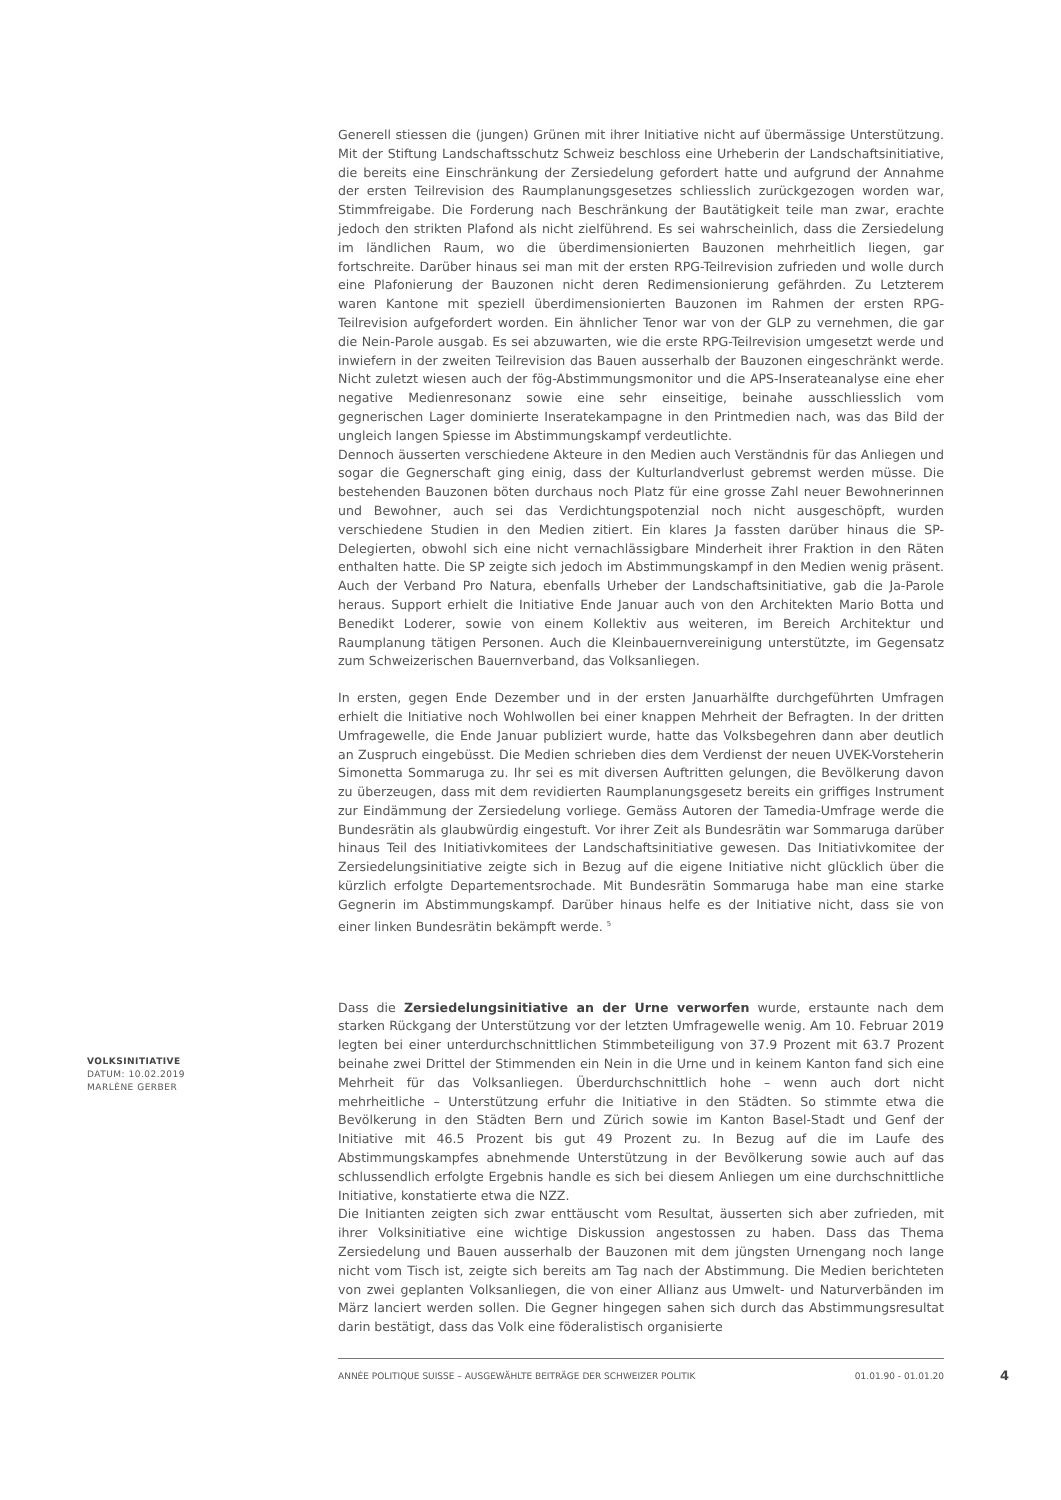Generell stiessen die (jungen) Grünen mit ihrer Initiative nicht auf übermässige Unterstützung. Mit der Stiftung Landschaftsschutz Schweiz beschloss eine Urheberin der Landschaftsinitiative, die bereits eine Einschränkung der Zersiedelung gefordert hatte und aufgrund der Annahme der ersten Teilrevision des Raumplanungsgesetzes schliesslich zurückgezogen worden war, Stimmfreigabe. Die Forderung nach Beschränkung der Bautätigkeit teile man zwar, erachte jedoch den strikten Plafond als nicht zielführend. Es sei wahrscheinlich, dass die Zersiedelung im ländlichen Raum, wo die überdimensionierten Bauzonen mehrheitlich liegen, gar fortschreite. Darüber hinaus sei man mit der ersten RPG-Teilrevision zufrieden und wolle durch eine Plafonierung der Bauzonen nicht deren Redimensionierung gefährden. Zu Letzterem waren Kantone mit speziell überdimensionierten Bauzonen im Rahmen der ersten RPG-Teilrevision aufgefordert worden. Ein ähnlicher Tenor war von der GLP zu vernehmen, die gar die Nein-Parole ausgab. Es sei abzuwarten, wie die erste RPG-Teilrevision umgesetzt werde und inwiefern in der zweiten Teilrevision das Bauen ausserhalb der Bauzonen eingeschränkt werde. Nicht zuletzt wiesen auch der fög-Abstimmungsmonitor und die APS-Inserateanalyse eine eher negative Medienresonanz sowie eine sehr einseitige, beinahe ausschliesslich vom gegnerischen Lager dominierte Inseratekampagne in den Printmedien nach, was das Bild der ungleich langen Spiesse im Abstimmungskampf verdeutlichte.
Dennoch äusserten verschiedene Akteure in den Medien auch Verständnis für das Anliegen und sogar die Gegnerschaft ging einig, dass der Kulturlandverlust gebremst werden müsse. Die bestehenden Bauzonen böten durchaus noch Platz für eine grosse Zahl neuer Bewohnerinnen und Bewohner, auch sei das Verdichtungspotenzial noch nicht ausgeschöpft, wurden verschiedene Studien in den Medien zitiert. Ein klares Ja fassten darüber hinaus die SP-Delegierten, obwohl sich eine nicht vernachlässigbare Minderheit ihrer Fraktion in den Räten enthalten hatte. Die SP zeigte sich jedoch im Abstimmungskampf in den Medien wenig präsent. Auch der Verband Pro Natura, ebenfalls Urheber der Landschaftsinitiative, gab die Ja-Parole heraus. Support erhielt die Initiative Ende Januar auch von den Architekten Mario Botta und Benedikt Loderer, sowie von einem Kollektiv aus weiteren, im Bereich Architektur und Raumplanung tätigen Personen. Auch die Kleinbauernvereinigung unterstützte, im Gegensatz zum Schweizerischen Bauernverband, das Volksanliegen.
In ersten, gegen Ende Dezember und in der ersten Januarhälfte durchgeführten Umfragen erhielt die Initiative noch Wohlwollen bei einer knappen Mehrheit der Befragten. In der dritten Umfragewelle, die Ende Januar publiziert wurde, hatte das Volksbegehren dann aber deutlich an Zuspruch eingebüsst. Die Medien schrieben dies dem Verdienst der neuen UVEK-Vorsteherin Simonetta Sommaruga zu. Ihr sei es mit diversen Auftritten gelungen, die Bevölkerung davon zu überzeugen, dass mit dem revidierten Raumplanungsgesetz bereits ein griffiges Instrument zur Eindämmung der Zersiedelung vorliege. Gemäss Autoren der Tamedia-Umfrage werde die Bundesrätin als glaubwürdig eingestuft. Vor ihrer Zeit als Bundesrätin war Sommaruga darüber hinaus Teil des Initiativkomitees der Landschaftsinitiative gewesen. Das Initiativkomitee der Zersiedelungsinitiative zeigte sich in Bezug auf die eigene Initiative nicht glücklich über die kürzlich erfolgte Departementsrochade. Mit Bundesrätin Sommaruga habe man eine starke Gegnerin im Abstimmungskampf. Darüber hinaus helfe es der Initiative nicht, dass sie von einer linken Bundesrätin bekämpft werde. <sup>5</sup>
Dass die Zersiedelungsinitiative an der Urne verworfen wurde, erstaunte nach dem starken Rückgang der Unterstützung vor der letzten Umfragewelle wenig. Am 10. Februar 2019 legten bei einer unterdurchschnittlichen Stimmbeteiligung von 37.9 Prozent mit 63.7 Prozent beinahe zwei Drittel der Stimmenden ein Nein in die Urne und in keinem Kanton fand sich eine Mehrheit für das Volksanliegen. Überdurchschnittlich hohe – wenn auch dort nicht mehrheitliche – Unterstützung erfuhr die Initiative in den Städten. So stimmte etwa die Bevölkerung in den Städten Bern und Zürich sowie im Kanton Basel-Stadt und Genf der Initiative mit 46.5 Prozent bis gut 49 Prozent zu. In Bezug auf die im Laufe des Abstimmungskampfes abnehmende Unterstützung in der Bevölkerung sowie auch auf das schlussendlich erfolgte Ergebnis handle es sich bei diesem Anliegen um eine durchschnittliche Initiative, konstatierte etwa die NZZ.
Die Initianten zeigten sich zwar enttäuscht vom Resultat, äusserten sich aber zufrieden, mit ihrer Volksinitiative eine wichtige Diskussion angestossen zu haben. Dass das Thema Zersiedelung und Bauen ausserhalb der Bauzonen mit dem jüngsten Urnengang noch lange nicht vom Tisch ist, zeigte sich bereits am Tag nach der Abstimmung. Die Medien berichteten von zwei geplanten Volksanliegen, die von einer Allianz aus Umwelt- und Naturverbänden im März lanciert werden sollen. Die Gegner hingegen sahen sich durch das Abstimmungsresultat darin bestätigt, dass das Volk eine föderalistisch organisierte
VOLKSINITIATIVE
DATUM: 10.02.2019
MARLÈNE GERBER
ANNÉE POLITIQUE SUISSE – AUSGEWÄHLTE BEITRÄGE DER SCHWEIZER POLITIK 01.01.90 - 01.01.20
4